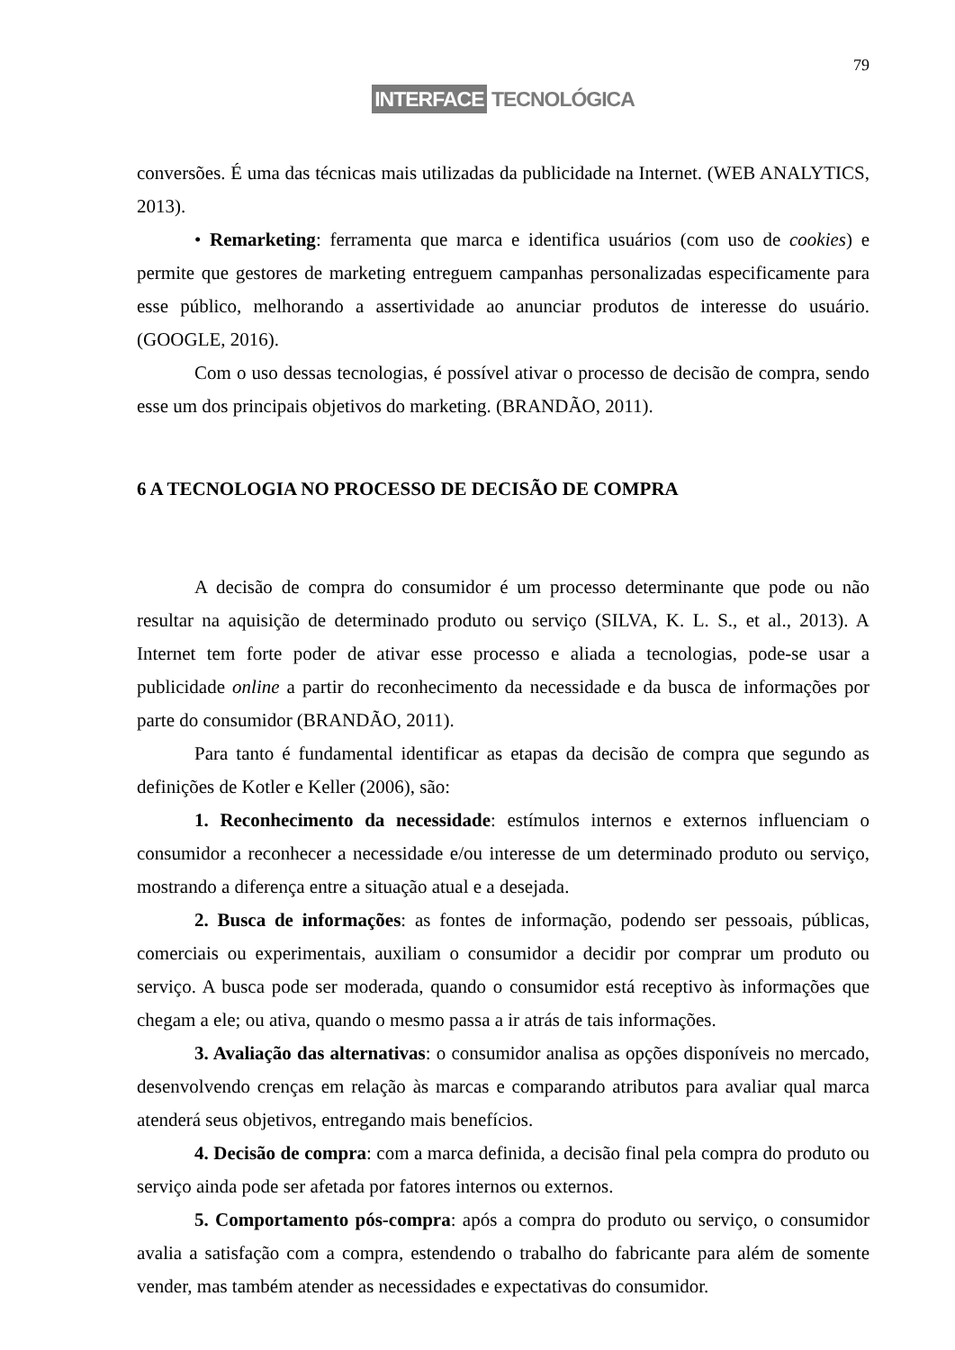79
INTERFACE TECNOLÓGICA
conversões. É uma das técnicas mais utilizadas da publicidade na Internet. (WEB ANALYTICS, 2013).
• Remarketing: ferramenta que marca e identifica usuários (com uso de cookies) e permite que gestores de marketing entreguem campanhas personalizadas especificamente para esse público, melhorando a assertividade ao anunciar produtos de interesse do usuário. (GOOGLE, 2016).
Com o uso dessas tecnologias, é possível ativar o processo de decisão de compra, sendo esse um dos principais objetivos do marketing. (BRANDÃO, 2011).
6 A TECNOLOGIA NO PROCESSO DE DECISÃO DE COMPRA
A decisão de compra do consumidor é um processo determinante que pode ou não resultar na aquisição de determinado produto ou serviço (SILVA, K. L. S., et al., 2013). A Internet tem forte poder de ativar esse processo e aliada a tecnologias, pode-se usar a publicidade online a partir do reconhecimento da necessidade e da busca de informações por parte do consumidor (BRANDÃO, 2011).
Para tanto é fundamental identificar as etapas da decisão de compra que segundo as definições de Kotler e Keller (2006), são:
1. Reconhecimento da necessidade: estímulos internos e externos influenciam o consumidor a reconhecer a necessidade e/ou interesse de um determinado produto ou serviço, mostrando a diferença entre a situação atual e a desejada.
2. Busca de informações: as fontes de informação, podendo ser pessoais, públicas, comerciais ou experimentais, auxiliam o consumidor a decidir por comprar um produto ou serviço. A busca pode ser moderada, quando o consumidor está receptivo às informações que chegam a ele; ou ativa, quando o mesmo passa a ir atrás de tais informações.
3. Avaliação das alternativas: o consumidor analisa as opções disponíveis no mercado, desenvolvendo crenças em relação às marcas e comparando atributos para avaliar qual marca atenderá seus objetivos, entregando mais benefícios.
4. Decisão de compra: com a marca definida, a decisão final pela compra do produto ou serviço ainda pode ser afetada por fatores internos ou externos.
5. Comportamento pós-compra: após a compra do produto ou serviço, o consumidor avalia a satisfação com a compra, estendendo o trabalho do fabricante para além de somente vender, mas também atender as necessidades e expectativas do consumidor.